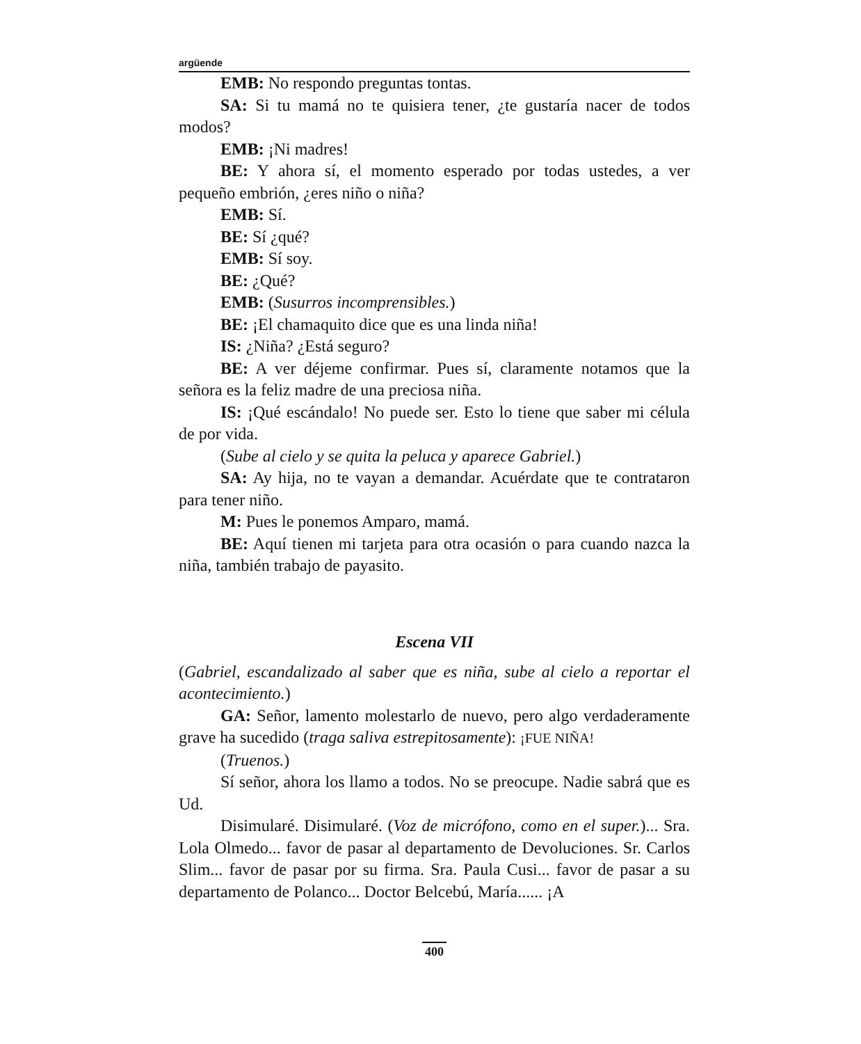argüende
EMB: No respondo preguntas tontas.
SA: Si tu mamá no te quisiera tener, ¿te gustaría nacer de todos modos?
EMB: ¡Ni madres!
BE: Y ahora sí, el momento esperado por todas ustedes, a ver pequeño embrión, ¿eres niño o niña?
EMB: Sí.
BE: Sí ¿qué?
EMB: Sí soy.
BE: ¿Qué?
EMB: (Susurros incomprensibles.)
BE: ¡El chamaquito dice que es una linda niña!
IS: ¿Niña? ¿Está seguro?
BE: A ver déjeme confirmar. Pues sí, claramente notamos que la señora es la feliz madre de una preciosa niña.
IS: ¡Qué escándalo! No puede ser. Esto lo tiene que saber mi célula de por vida.
(Sube al cielo y se quita la peluca y aparece Gabriel.)
SA: Ay hija, no te vayan a demandar. Acuérdate que te contrataron para tener niño.
M: Pues le ponemos Amparo, mamá.
BE: Aquí tienen mi tarjeta para otra ocasión o para cuando nazca la niña, también trabajo de payasito.
Escena VII
(Gabriel, escandalizado al saber que es niña, sube al cielo a reportar el acontecimiento.)
GA: Señor, lamento molestarlo de nuevo, pero algo verdaderamente grave ha sucedido (traga saliva estrepitosamente): ¡FUE NIÑA!
(Truenos.)
Sí señor, ahora los llamo a todos. No se preocupe. Nadie sabrá que es Ud.
Disimularé. Disimularé. (Voz de micrófono, como en el super.)... Sra. Lola Olmedo... favor de pasar al departamento de Devoluciones. Sr. Carlos Slim... favor de pasar por su firma. Sra. Paula Cusi... favor de pasar a su departamento de Polanco... Doctor Belcebú, María...... ¡A
400